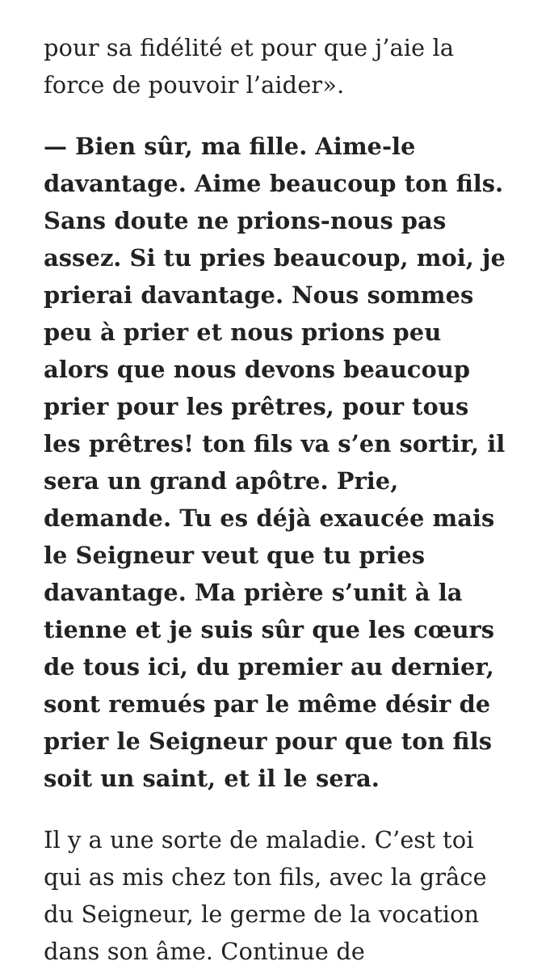pour sa fidélité et pour que j’aie la force de pouvoir l’aider».
— Bien sûr, ma fille. Aime-le davantage. Aime beaucoup ton fils. Sans doute ne prions-nous pas assez. Si tu pries beaucoup, moi, je prierai davantage. Nous sommes peu à prier et nous prions peu alors que nous devons beaucoup prier pour les prêtres, pour tous les prêtres! ton fils va s’en sortir, il sera un grand apôtre. Prie, demande. Tu es déjà exaucée mais le Seigneur veut que tu pries davantage. Ma prière s’unit à la tienne et je suis sûr que les cœurs de tous ici, du premier au dernier, sont remués par le même désir de prier le Seigneur pour que ton fils soit un saint, et il le sera.
Il y a une sorte de maladie. C’est toi qui as mis chez ton fils, avec la grâce du Seigneur, le germe de la vocation dans son âme. Continue de